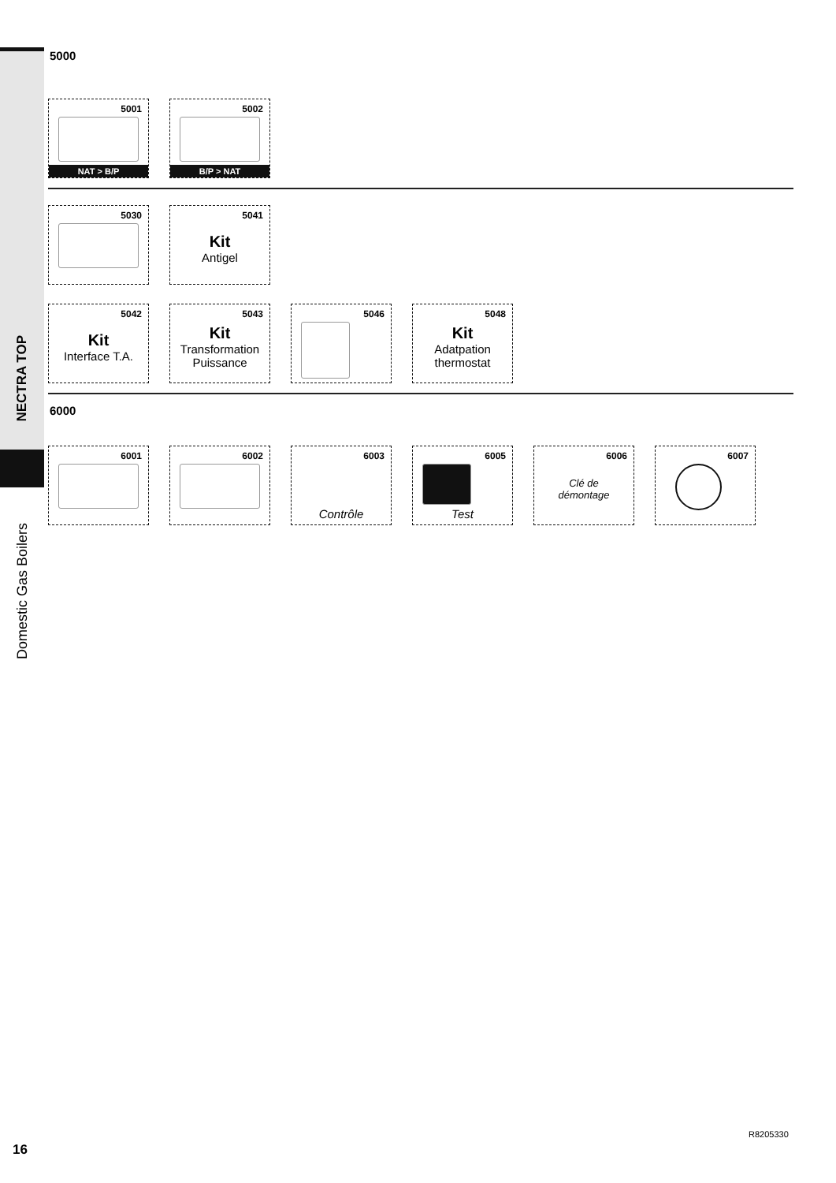NECTRA TOP
Domestic Gas Boilers
5000
5001
NAT > B/P
5002
B/P > NAT
5030
5041
Kit
Antigel
5042
Kit
Interface T.A.
5043
Kit
Transformation
Puissance
5046
5048
Kit
Adatpation
thermostat
6000
6001
6002
6003
Contrôle
6005
Test
6006
Clé de
démontage
6007
16
R8205330